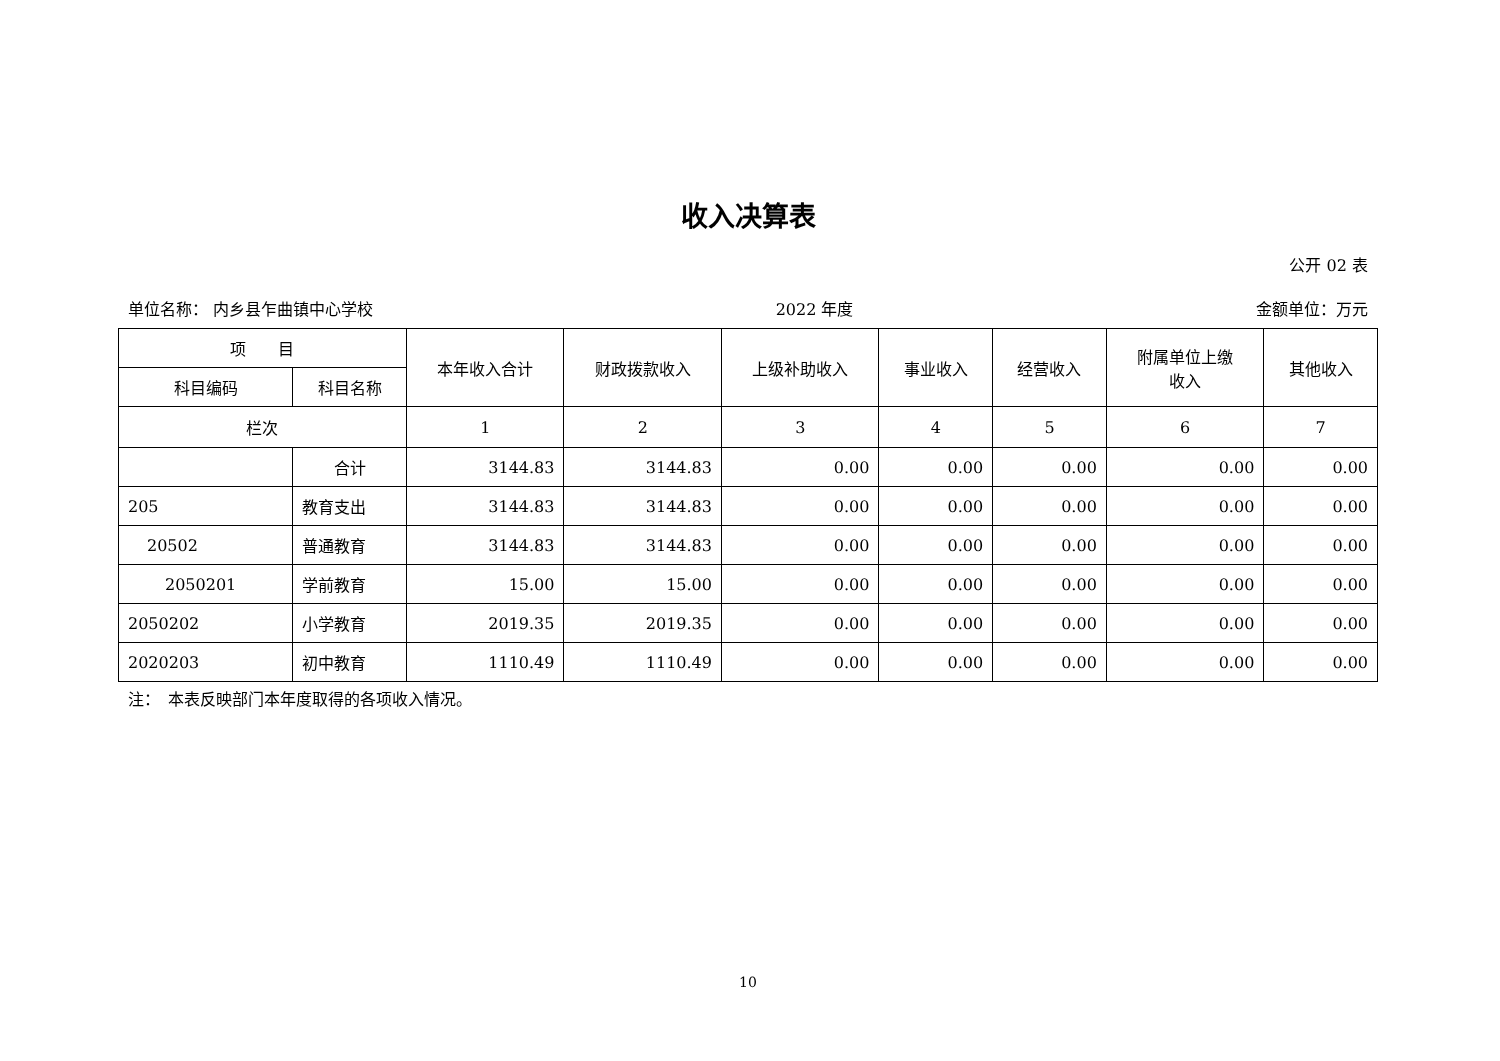收入决算表
公开 02 表
单位名称： 内乡县乍曲镇中心学校 2022 年度 金额单位：万元
| 项 目 | | 本年收入合计 | 财政拨款收入 | 上级补助收入 | 事业收入 | 经营收入 | 附属单位上缴 收入 | 其他收入 |
| --- | --- | --- | --- | --- | --- | --- | --- | --- |
| 科目编码 | 科目名称 | | | | | | | |
| 栏次 | | 1 | 2 | 3 | 4 | 5 | 6 | 7 |
| | 合计 | 3144.83 | 3144.83 | 0.00 | 0.00 | 0.00 | 0.00 | 0.00 |
| 205 | 教育支出 | 3144.83 | 3144.83 | 0.00 | 0.00 | 0.00 | 0.00 | 0.00 |
| 20502 | 普通教育 | 3144.83 | 3144.83 | 0.00 | 0.00 | 0.00 | 0.00 | 0.00 |
| 2050201 | 学前教育 | 15.00 | 15.00 | 0.00 | 0.00 | 0.00 | 0.00 | 0.00 |
| 2050202 | 小学教育 | 2019.35 | 2019.35 | 0.00 | 0.00 | 0.00 | 0.00 | 0.00 |
| 2020203 | 初中教育 | 1110.49 | 1110.49 | 0.00 | 0.00 | 0.00 | 0.00 | 0.00 |
注：　本表反映部门本年度取得的各项收入情况。
10